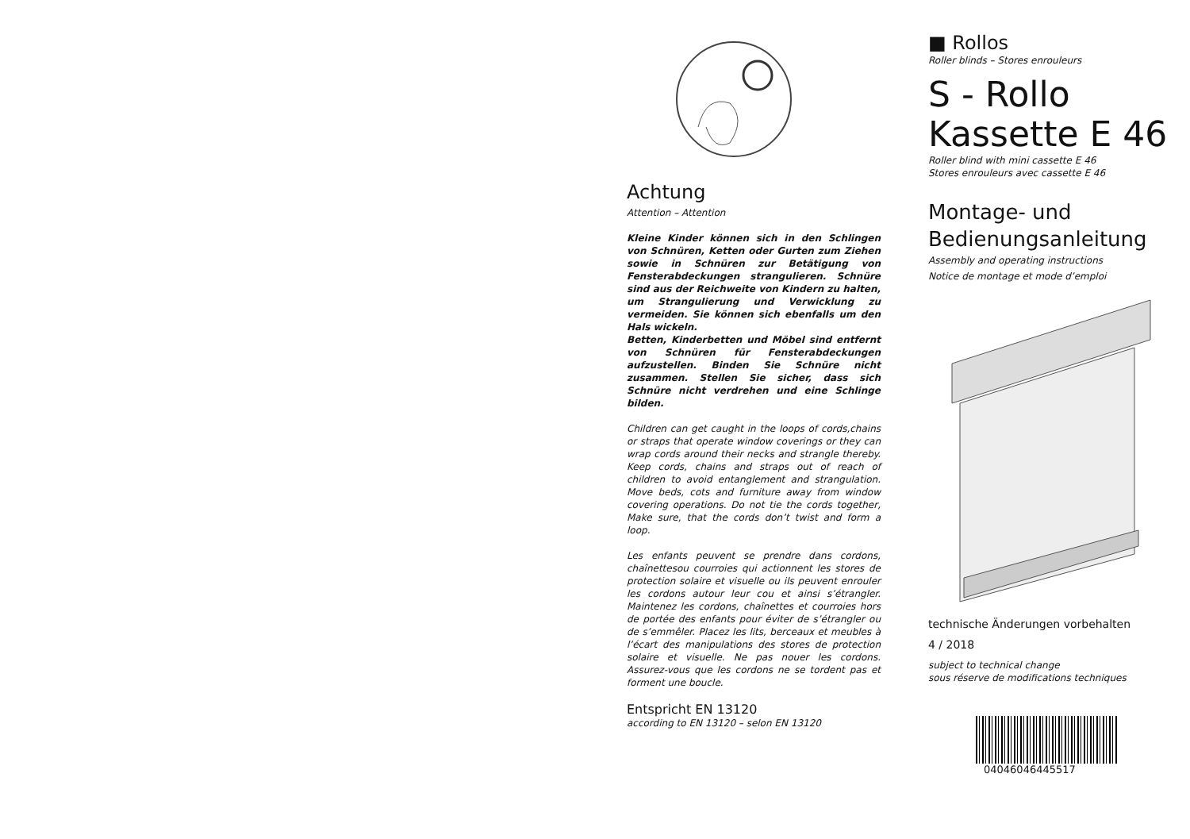Achtung
Attention – Attention
Kleine Kinder können sich in den Schlingen von Schnüren, Ketten oder Gurten zum Ziehen sowie in Schnüren zur Betätigung von Fensterabdeckungen strangulieren. Schnüre sind aus der Reichweite von Kindern zu halten, um Strangulierung und Verwicklung zu vermeiden. Sie können sich ebenfalls um den Hals wickeln.
Betten, Kinderbetten und Möbel sind entfernt von Schnüren für Fensterabdeckungen aufzustellen. Binden Sie Schnüre nicht zusammen. Stellen Sie sicher, dass sich Schnüre nicht verdrehen und eine Schlinge bilden.
Children can get caught in the loops of cords,chains or straps that operate window coverings or they can wrap cords around their necks and strangle thereby. Keep cords, chains and straps out of reach of children to avoid entanglement and strangulation. Move beds, cots and furniture away from window covering operations. Do not tie the cords together, Make sure, that the cords don’t twist and form a loop.
Les enfants peuvent se prendre dans cordons, chaînettesou courroies qui actionnent les stores de protection solaire et visuelle ou ils peuvent enrouler les cordons autour leur cou et ainsi s’étrangler. Maintenez les cordons, chaînettes et courroies hors de portée des enfants pour éviter de s’étrangler ou de s’emmêler. Placez les lits, berceaux et meubles à l’écart des manipulations des stores de protection solaire et visuelle. Ne pas nouer les cordons. Assurez-vous que les cordons ne se tordent pas et forment une boucle.
Entspricht EN 13120
according to EN 13120 – selon EN 13120
■ Rollos
Roller blinds – Stores enrouleurs
S - Rollo
Kassette E 46
Roller blind with mini cassette E 46
Stores enrouleurs avec cassette E 46
Montage- und
Bedienungsanleitung
Assembly and operating instructions
Notice de montage et mode d’emploi
technische Änderungen vorbehalten
4 / 2018
subject to technical change
sous réserve de modifications techniques
04046046445517